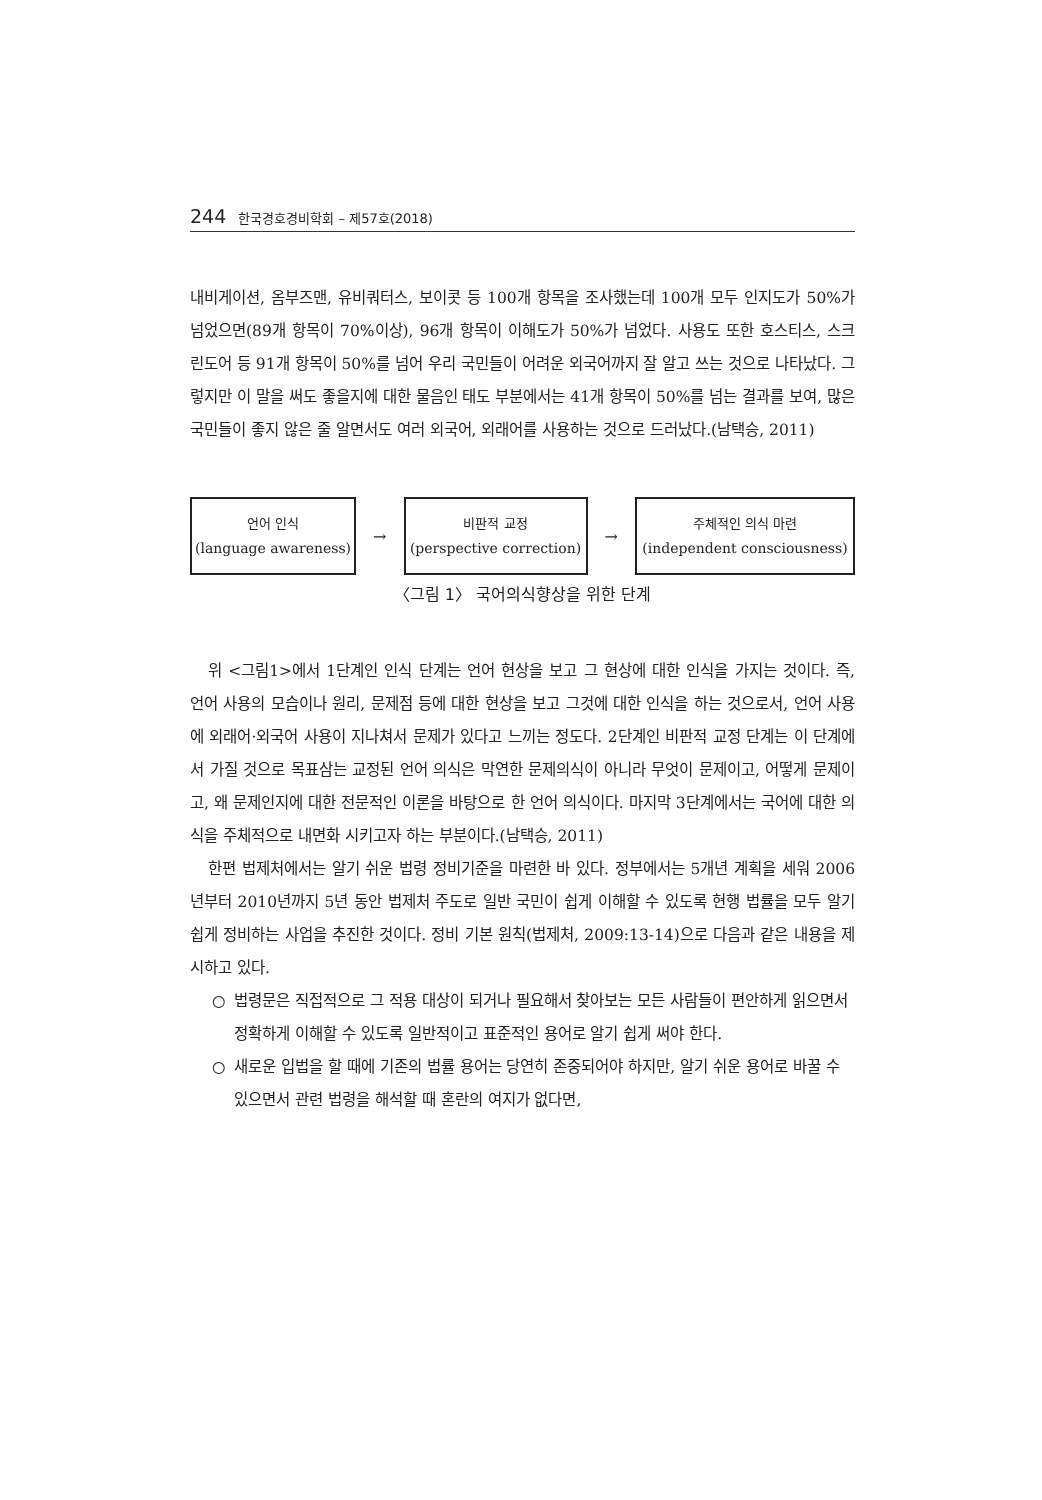244 한국경호경비학회 – 제57호(2018)
내비게이션, 옴부즈맨, 유비쿼터스, 보이콧 등 100개 항목을 조사했는데 100개 모두 인지도가 50%가 넘었으면(89개 항목이 70%이상), 96개 항목이 이해도가 50%가 넘었다. 사용도 또한 호스티스, 스크린도어 등 91개 항목이 50%를 넘어 우리 국민들이 어려운 외국어까지 잘 알고 쓰는 것으로 나타났다. 그렇지만 이 말을 써도 좋을지에 대한 물음인 태도 부분에서는 41개 항목이 50%를 넘는 결과를 보여, 많은 국민들이 좋지 않은 줄 알면서도 여러 외국어, 외래어를 사용하는 것으로 드러났다.(남택승, 2011)
언어 인식
(language awareness)
→
비판적 교정
(perspective correction)
→
주체적인 의식 마련
(independent consciousness)
〈그림 1〉 국어의식향상을 위한 단계
위 <그림1>에서 1단계인 인식 단계는 언어 현상을 보고 그 현상에 대한 인식을 가지는 것이다. 즉, 언어 사용의 모습이나 원리, 문제점 등에 대한 현상을 보고 그것에 대한 인식을 하는 것으로서, 언어 사용에 외래어·외국어 사용이 지나쳐서 문제가 있다고 느끼는 정도다. 2단계인 비판적 교정 단계는 이 단계에서 가질 것으로 목표삼는 교정된 언어 의식은 막연한 문제의식이 아니라 무엇이 문제이고, 어떻게 문제이고, 왜 문제인지에 대한 전문적인 이론을 바탕으로 한 언어 의식이다. 마지막 3단계에서는 국어에 대한 의식을 주체적으로 내면화 시키고자 하는 부분이다.(남택승, 2011)
한편 법제처에서는 알기 쉬운 법령 정비기준을 마련한 바 있다. 정부에서는 5개년 계획을 세워 2006년부터 2010년까지 5년 동안 법제처 주도로 일반 국민이 쉽게 이해할 수 있도록 현행 법률을 모두 알기 쉽게 정비하는 사업을 추진한 것이다. 정비 기본 원칙(법제처, 2009:13-14)으로 다음과 같은 내용을 제시하고 있다.
○ 법령문은 직접적으로 그 적용 대상이 되거나 필요해서 찾아보는 모든 사람들이 편안하게 읽으면서 정확하게 이해할 수 있도록 일반적이고 표준적인 용어로 알기 쉽게 써야 한다.
○ 새로운 입법을 할 때에 기존의 법률 용어는 당연히 존중되어야 하지만, 알기 쉬운 용어로 바꿀 수 있으면서 관련 법령을 해석할 때 혼란의 여지가 없다면,